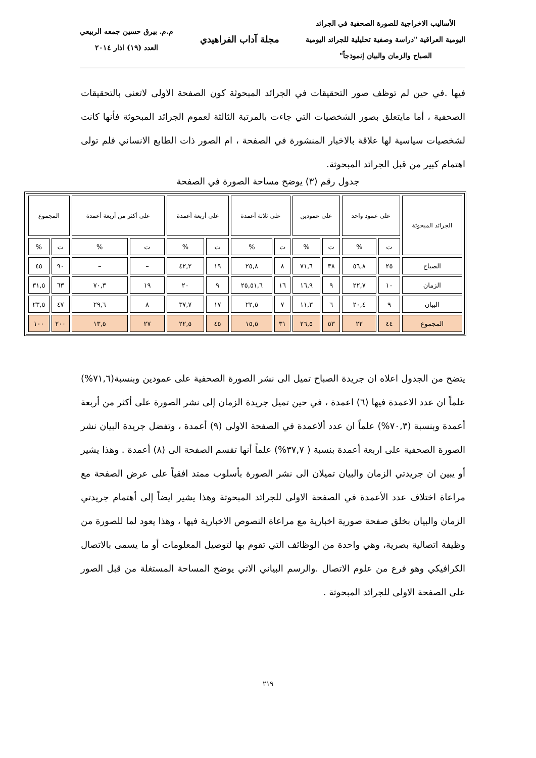الأساليب الاخراجية للصورة الصحفية في الجرائد
اليومية العراقية "دراسة وصفية تحليلية للجرائد اليومية
الصباح والزمان والبيان إنموذجاً"
مجلة آداب الفراهيدي
م.م. بيرق حسين جمعه الربيعي
العدد (١٩) اذار ٢٠١٤
فيها .في حين لم توظف صور التحقيقات في الجرائد المبحوثة كون الصفحة الاولى لاتعنى بالتحقيقات الصحفية ، أما مايتعلق بصور الشخصيات التي جاءت بالمرتبة الثالثة لعموم الجرائد المبحوثة فأنها كانت لشخصيات سياسية لها علاقة بالاخبار المنشورة في الصفحة ، ام الصور ذات الطابع الانساني فلم تولى اهتمام كبير من قبل الجرائد المبحوثة.
جدول رقم (٣) يوضح مساحة الصورة في الصفحة
| الجرائد المبحوثة | على عمود واحد | | على عمودين | | على ثلاثة أعمدة | | على أربعة أعمدة | | على أكثر من أربعة أعمدة | | المجموع | |
| --- | --- | --- | --- | --- | --- | --- | --- | --- | --- | --- | --- | --- |
| | ت | % | ت | % | ت | % | ت | % | ت | % | ت | % |
| الصباح | ٢٥ | ٥٦,٨ | ٣٨ | ٧١,٦ | ٨ | ٢٥,٨ | ١٩ | ٤٢,٢ | – | – | ٩٠ | ٤٥ |
| الزمان | ١٠ | ٢٢,٧ | ٩ | ١٦,٩ | ١٦ | ٢٥,٥١,٦ | ٩ | ٢٠ | ١٩ | ٧٠,٣ | ٦٣ | ٣١,٥ |
| البيان | ٩ | ٢٠,٤ | ٦ | ١١,٣ | ٧ | ٢٢,٥ | ١٧ | ٣٧,٧ | ٨ | ٢٩,٦ | ٤٧ | ٢٣,٥ |
| المجموع | ٤٤ | ٢٢ | ٥٣ | ٢٦,٥ | ٣١ | ١٥,٥ | ٤٥ | ٢٢,٥ | ٢٧ | ١٣,٥ | ٢٠٠ | ١٠٠ |
يتضح من الجدول اعلاه ان جريدة الصباح تميل الى نشر الصورة الصحفية على عمودين وبنسبة(٧١,٦%) علماً ان عدد الاعمدة فيها (٦) اعمدة ، في حين تميل جريدة الزمان إلى نشر الصورة على أكثر من أربعة أعمدة وبنسبة (٧٠,٣%) علماً ان عدد ألاعمدة في الصفحة الاولى (٩) أعمدة ، وتفضل جريدة البيان نشر الصورة الصحفية على اربعة أعمدة بنسبة ( ٣٧,٧%) علماً أنها تقسم الصفحة الى (٨) أعمدة . وهذا يشير أو يبين ان جريدتي الزمان والبيان تميلان الى نشر الصورة بأسلوب ممتد افقياً على عرض الصفحة مع مراعاة اختلاف عدد الأعمدة في الصفحة الاولى للجرائد المبحوثة وهذا يشير ايضاً إلى أهتمام جريدتي الزمان والبيان بخلق صفحة صورية اخبارية مع مراعاة النصوص الاخبارية فيها ، وهذا يعود لما للصورة من وظيفة اتصالية بصرية، وهي واحدة من الوظائف التي تقوم بها لتوصيل المعلومات أو ما يسمى بالاتصال الكرافيكي وهو فرع من علوم الاتصال .والرسم البياني الاتي يوضح المساحة المستغلة من قبل الصور على الصفحة الاولى للجرائد المبحوثة .
٢١٩